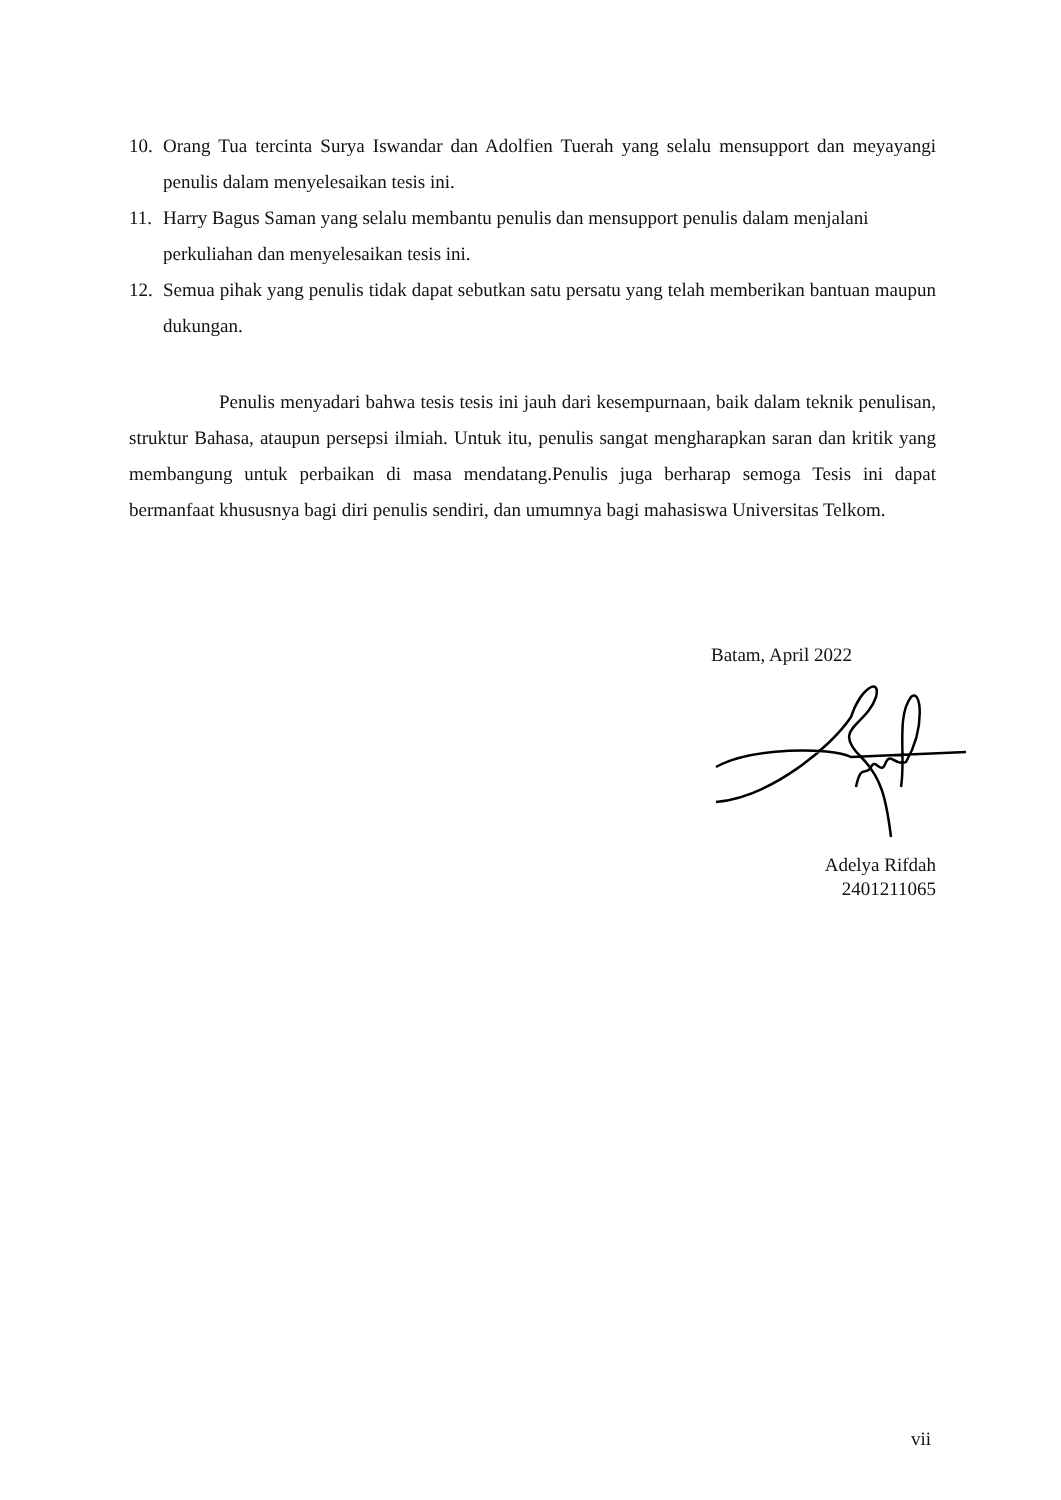10. Orang Tua tercinta Surya Iswandar dan Adolfien Tuerah yang selalu mensupport dan meyayangi penulis dalam menyelesaikan tesis ini.
11. Harry Bagus Saman yang selalu membantu penulis dan mensupport penulis dalam menjalani perkuliahan dan menyelesaikan tesis ini.
12. Semua pihak yang penulis tidak dapat sebutkan satu persatu yang telah memberikan bantuan maupun dukungan.
Penulis menyadari bahwa tesis tesis ini jauh dari kesempurnaan, baik dalam teknik penulisan, struktur Bahasa, ataupun persepsi ilmiah. Untuk itu, penulis sangat mengharapkan saran dan kritik yang membangung untuk perbaikan di masa mendatang.Penulis juga berharap semoga Tesis ini dapat bermanfaat khususnya bagi diri penulis sendiri, dan umumnya bagi mahasiswa Universitas Telkom.
Batam, April 2022
Adelya Rifdah
2401211065
vii